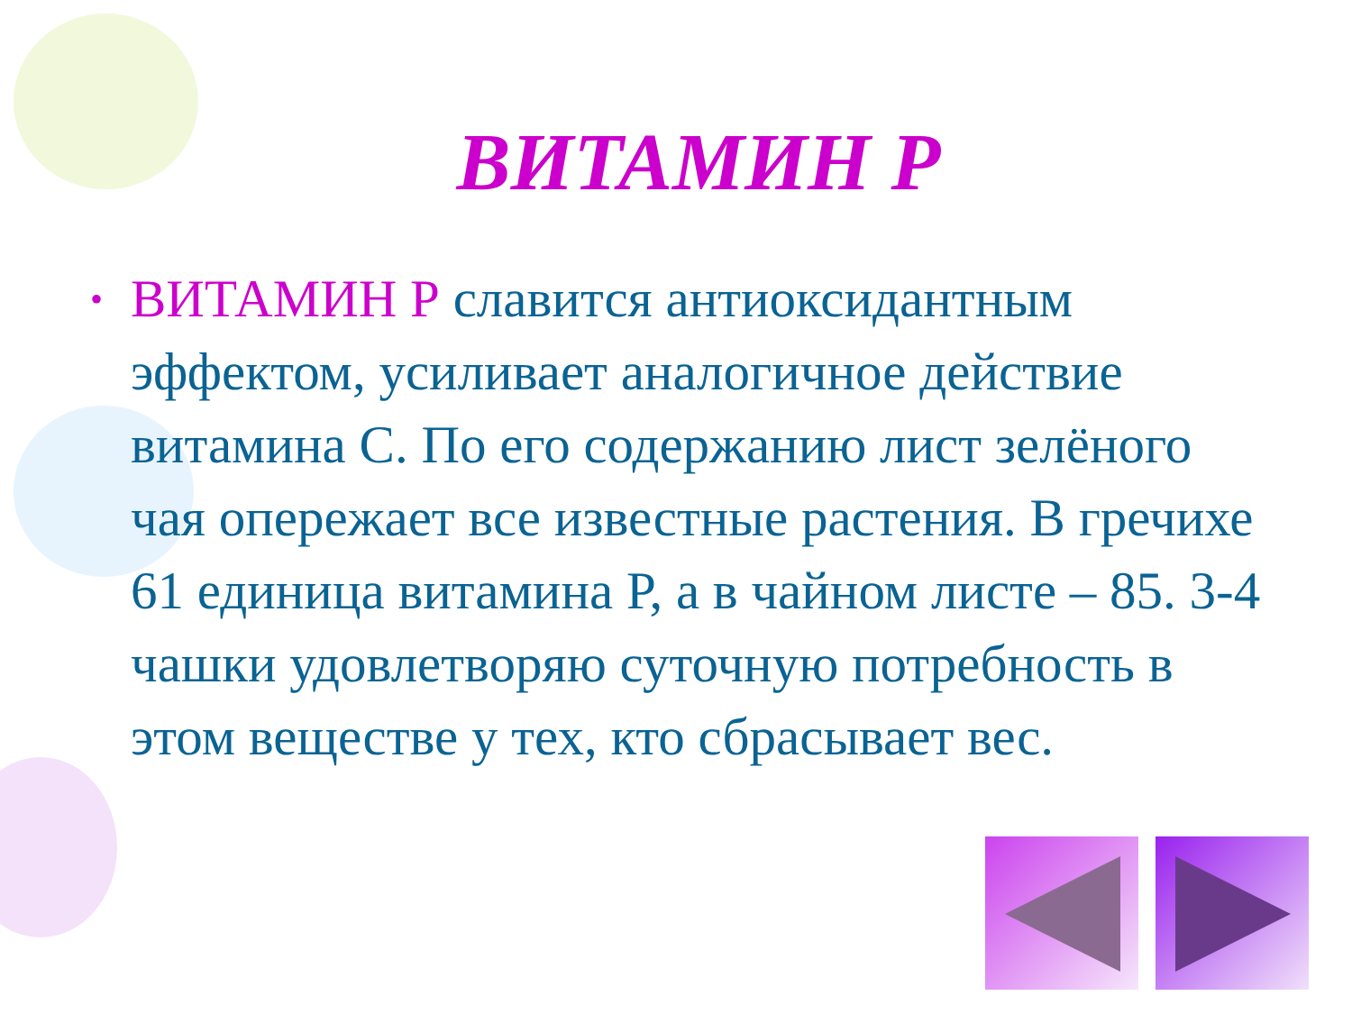ВИТАМИН Р
• ВИТАМИН Р славится антиоксидантным эффектом, усиливает аналогичное действие витамина С. По его содержанию лист зелёного чая опережает все известные растения. В гречихе 61 единица витамина Р, а в чайном листе – 85. 3-4 чашки удовлетворяю суточную потребность в этом веществе у тех, кто сбрасывает вес.